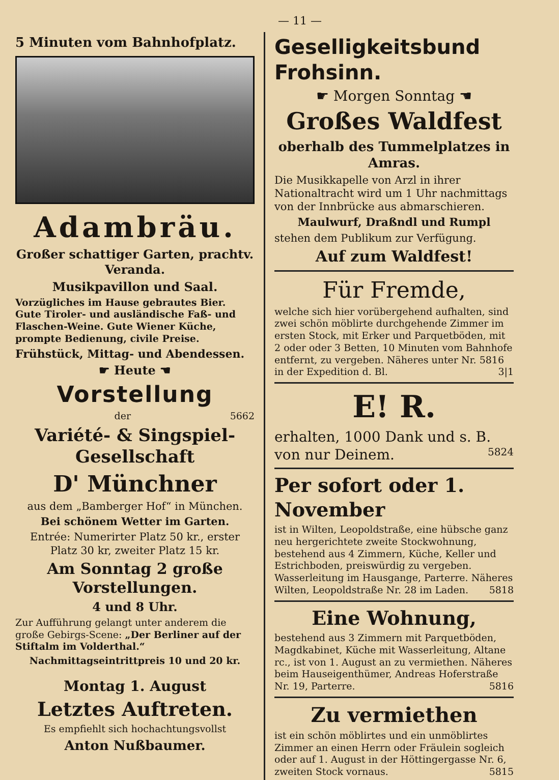— 11 —
5 Minuten vom Bahnhofplatz.
Adambräu.
Großer schattiger Garten, prachtv. Veranda.
Musikpavillon und Saal.
Vorzügliches im Hause gebrautes Bier. Gute Tiroler- und ausländische Faß- und Flaschen-Weine. Gute Wiener Küche, prompte Bedienung, civile Preise.
Frühstück, Mittag- und Abendessen.
☛ Heute ☚
Vorstellung
der 5662
Variété- & Singspiel-Gesellschaft
D' Münchner
aus dem „Bamberger Hof“ in München.
Bei schönem Wetter im Garten.
Entrée: Numerirter Platz 50 kr., erster Platz 30 kr, zweiter Platz 15 kr.
Am Sonntag 2 große Vorstellungen.
4 und 8 Uhr.
Zur Aufführung gelangt unter anderem die große Gebirgs-Scene: „Der Berliner auf der Stiftalm im Volderthal.“
Nachmittagseintrittpreis 10 und 20 kr.
Montag 1. August
Letztes Auftreten.
Es empfiehlt sich hochachtungsvollst
Anton Nußbaumer.
Geselligkeitsbund Frohsinn.
☛ Morgen Sonntag ☚
Großes Waldfest
oberhalb des Tummelplatzes in Amras.
Die Musikkapelle von Arzl in ihrer Nationaltracht wird um 1 Uhr nachmittags von der Innbrücke aus abmarschieren.
Maulwurf, Draßndl und Rumpl
stehen dem Publikum zur Verfügung.
Auf zum Waldfest!
Für Fremde,
welche sich hier vorübergehend aufhalten, sind zwei schön möblirte durchgehende Zimmer im ersten Stock, mit Erker und Parquetböden, mit 2 oder oder 3 Betten, 10 Minuten vom Bahnhofe entfernt, zu vergeben. Näheres unter Nr. 5816 in der Expedition d. Bl. 3|1
E! R.
erhalten, 1000 Dank und s. B. von nur Deinem. 5824
Per sofort oder 1. November
ist in Wilten, Leopoldstraße, eine hübsche ganz neu hergerichtete zweite Stockwohnung, bestehend aus 4 Zimmern, Küche, Keller und Estrichboden, preiswürdig zu vergeben. Wasserleitung im Hausgange, Parterre. Näheres Wilten, Leopoldstraße Nr. 28 im Laden. 5818
Eine Wohnung,
bestehend aus 3 Zimmern mit Parquetböden, Magdkabinet, Küche mit Wasserleitung, Altane rc., ist von 1. August an zu vermiethen. Näheres beim Hauseigenthümer, Andreas Hoferstraße Nr. 19, Parterre. 5816
Zu vermiethen
ist ein schön möblirtes und ein unmöblirtes Zimmer an einen Herrn oder Fräulein sogleich oder auf 1. August in der Höttingergasse Nr. 6, zweiten Stock vornaus. 5815